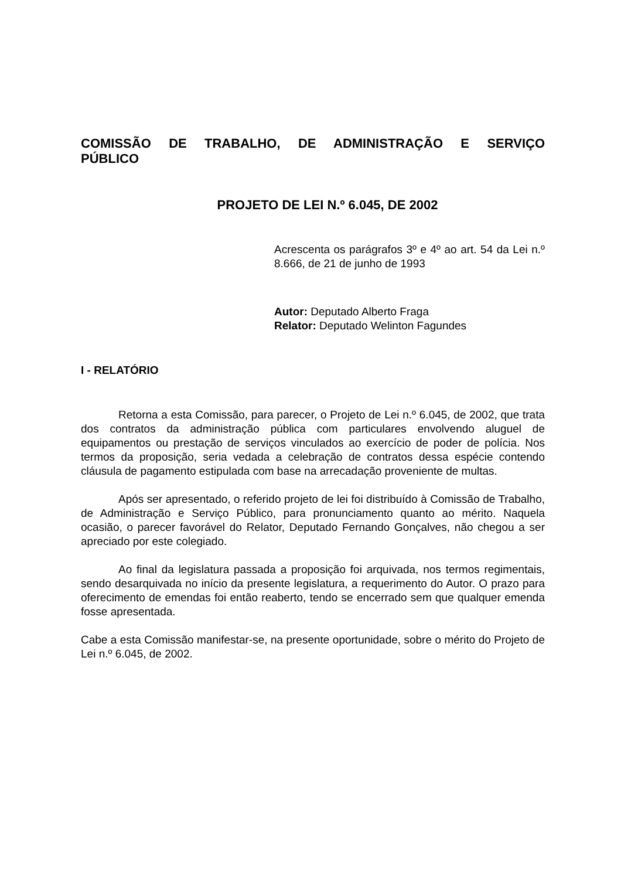COMISSÃO DE TRABALHO, DE ADMINISTRAÇÃO E SERVIÇO PÚBLICO
PROJETO DE LEI N.º 6.045, DE 2002
Acrescenta os parágrafos 3º e 4º ao art. 54 da Lei n.º 8.666, de 21 de junho de 1993
Autor: Deputado Alberto Fraga
Relator: Deputado Welinton Fagundes
I - RELATÓRIO
Retorna a esta Comissão, para parecer, o Projeto de Lei n.º 6.045, de 2002, que trata dos contratos da administração pública com particulares envolvendo aluguel de equipamentos ou prestação de serviços vinculados ao exercício de poder de polícia. Nos termos da proposição, seria vedada a celebração de contratos dessa espécie contendo cláusula de pagamento estipulada com base na arrecadação proveniente de multas.
Após ser apresentado, o referido projeto de lei foi distribuído à Comissão de Trabalho, de Administração e Serviço Público, para pronunciamento quanto ao mérito. Naquela ocasião, o parecer favorável do Relator, Deputado Fernando Gonçalves, não chegou a ser apreciado por este colegiado.
Ao final da legislatura passada a proposição foi arquivada, nos termos regimentais, sendo desarquivada no início da presente legislatura, a requerimento do Autor. O prazo para oferecimento de emendas foi então reaberto, tendo se encerrado sem que qualquer emenda fosse apresentada.
Cabe a esta Comissão manifestar-se, na presente oportunidade, sobre o mérito do Projeto de Lei n.º 6.045, de 2002.